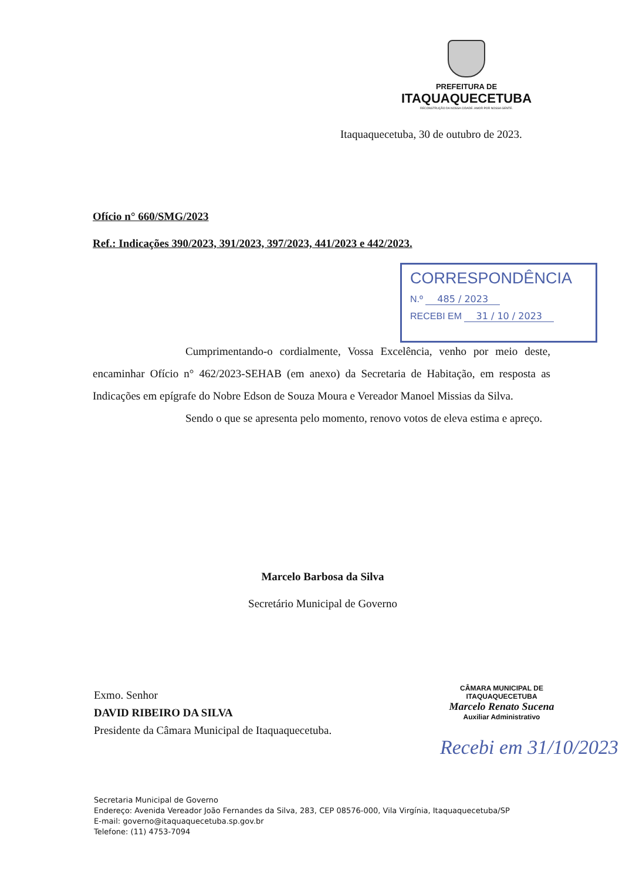PREFEITURA DE
ITAQUAQUECETUBA
RECONSTRUÇÃO DA NOSSA CIDADE. AMOR POR NOSSA GENTE.
Itaquaquecetuba, 30 de outubro de 2023.
Ofício n° 660/SMG/2023
Ref.: Indicações 390/2023, 391/2023, 397/2023, 441/2023 e 442/2023.
CORRESPONDÊNCIA
N.º 485 / 2023
RECEBI EM 31 / 10 / 2023
Cumprimentando-o cordialmente, Vossa Excelência, venho por meio deste, encaminhar Ofício n° 462/2023-SEHAB (em anexo) da Secretaria de Habitação, em resposta as Indicações em epígrafe do Nobre Edson de Souza Moura e Vereador Manoel Missias da Silva.
Sendo o que se apresenta pelo momento, renovo votos de eleva estima e apreço.
Marcelo Barbosa da Silva
Secretário Municipal de Governo
Exmo. Senhor
DAVID RIBEIRO DA SILVA
Presidente da Câmara Municipal de Itaquaquecetuba.
CÂMARA MUNICIPAL DE ITAQUAQUECETUBA
Marcelo Renato Sucena
Auxiliar Administrativo
Recebi em 31/10/2023
Secretaria Municipal de Governo
Endereço: Avenida Vereador João Fernandes da Silva, 283, CEP 08576-000, Vila Virgínia, Itaquaquecetuba/SP
E-mail: governo@itaquaquecetuba.sp.gov.br
Telefone: (11) 4753-7094